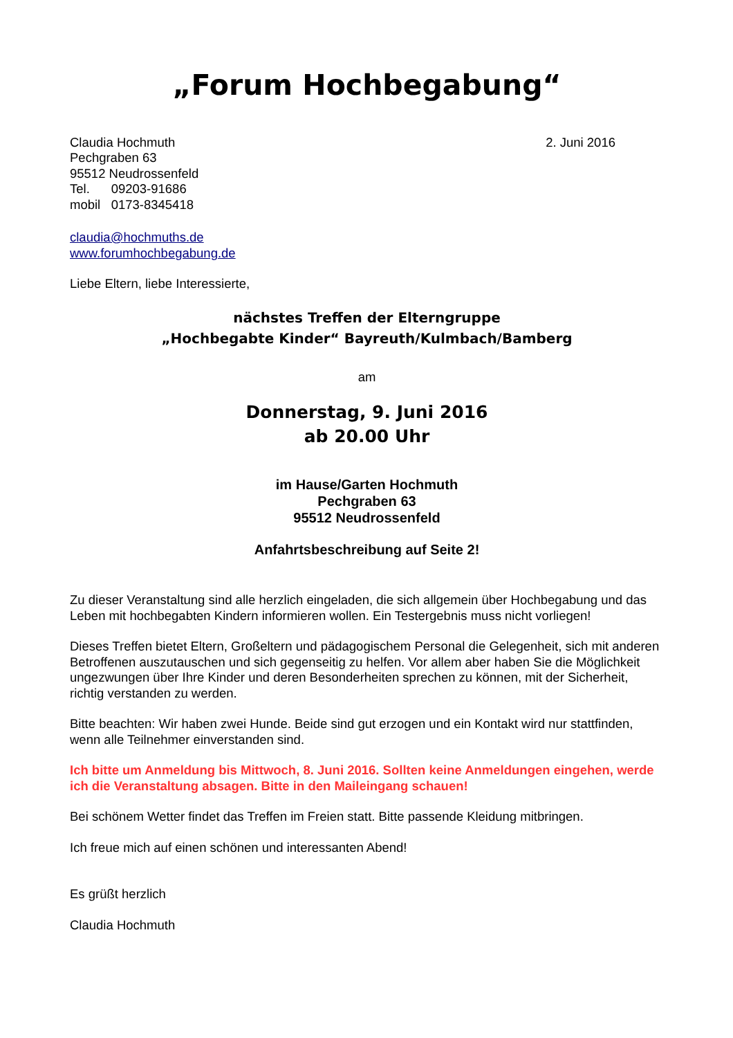„Forum Hochbegabung“
Claudia Hochmuth
Pechgraben 63
95512 Neudrossenfeld
Tel. 09203-91686
mobil 0173-8345418
2. Juni 2016
claudia@hochmuths.de
www.forumhochbegabung.de
Liebe Eltern, liebe Interessierte,
nächstes Treffen der Elterngruppe
„Hochbegabte Kinder“ Bayreuth/Kulmbach/Bamberg
am
Donnerstag, 9. Juni 2016
ab 20.00 Uhr
im Hause/Garten Hochmuth
Pechgraben 63
95512 Neudrossenfeld
Anfahrtsbeschreibung auf Seite 2!
Zu dieser Veranstaltung sind alle herzlich eingeladen, die sich allgemein über Hochbegabung und das Leben mit hochbegabten Kindern informieren wollen. Ein Testergebnis muss nicht vorliegen!
Dieses Treffen bietet Eltern, Großeltern und pädagogischem Personal die Gelegenheit, sich mit anderen Betroffenen auszutauschen und sich gegenseitig zu helfen. Vor allem aber haben Sie die Möglichkeit ungezwungen über Ihre Kinder und deren Besonderheiten sprechen zu können, mit der Sicherheit, richtig verstanden zu werden.
Bitte beachten: Wir haben zwei Hunde. Beide sind gut erzogen und ein Kontakt wird nur stattfinden, wenn alle Teilnehmer einverstanden sind.
Ich bitte um Anmeldung bis Mittwoch, 8. Juni 2016. Sollten keine Anmeldungen eingehen, werde ich die Veranstaltung absagen. Bitte in den Maileingang schauen!
Bei schönem Wetter findet das Treffen im Freien statt. Bitte passende Kleidung mitbringen.
Ich freue mich auf einen schönen und interessanten Abend!
Es grüßt herzlich
Claudia Hochmuth